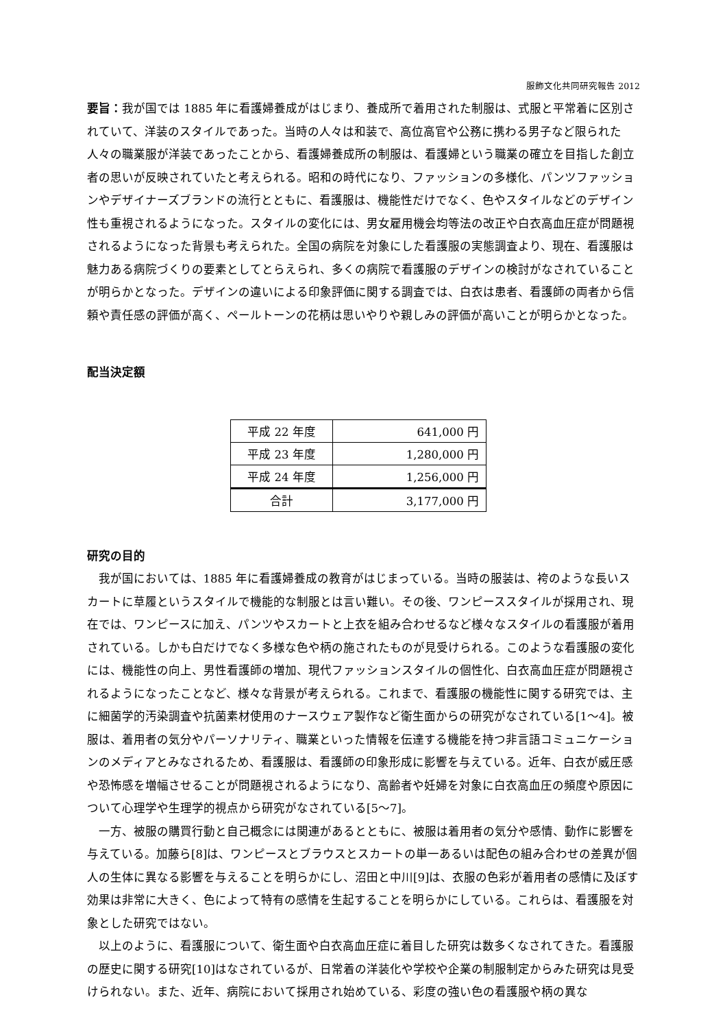服飾文化共同研究報告 2012
要旨：我が国では 1885 年に看護婦養成がはじまり、養成所で着用された制服は、式服と平常着に区別されていて、洋装のスタイルであった。当時の人々は和装で、高位高官や公務に携わる男子など限られた人々の職業服が洋装であったことから、看護婦養成所の制服は、看護婦という職業の確立を目指した創立者の思いが反映されていたと考えられる。昭和の時代になり、ファッションの多様化、パンツファッションやデザイナーズブランドの流行とともに、看護服は、機能性だけでなく、色やスタイルなどのデザイン性も重視されるようになった。スタイルの変化には、男女雇用機会均等法の改正や白衣高血圧症が問題視されるようになった背景も考えられた。全国の病院を対象にした看護服の実態調査より、現在、看護服は魅力ある病院づくりの要素としてとらえられ、多くの病院で看護服のデザインの検討がなされていることが明らかとなった。デザインの違いによる印象評価に関する調査では、白衣は患者、看護師の両者から信頼や責任感の評価が高く、ペールトーンの花柄は思いやりや親しみの評価が高いことが明らかとなった。
配当決定額
| 平成 22 年度 | 641,000 円 |
| 平成 23 年度 | 1,280,000 円 |
| 平成 24 年度 | 1,256,000 円 |
| 合計 | 3,177,000 円 |
研究の目的
我が国においては、1885 年に看護婦養成の教育がはじまっている。当時の服装は、袴のような長いスカートに草履というスタイルで機能的な制服とは言い難い。その後、ワンピーススタイルが採用され、現在では、ワンピースに加え、パンツやスカートと上衣を組み合わせるなど様々なスタイルの看護服が着用されている。しかも白だけでなく多様な色や柄の施されたものが見受けられる。このような看護服の変化には、機能性の向上、男性看護師の増加、現代ファッションスタイルの個性化、白衣高血圧症が問題視されるようになったことなど、様々な背景が考えられる。これまで、看護服の機能性に関する研究では、主に細菌学的汚染調査や抗菌素材使用のナースウェア製作など衛生面からの研究がなされている[1～4]。被服は、着用者の気分やパーソナリティ、職業といった情報を伝達する機能を持つ非言語コミュニケーションのメディアとみなされるため、看護服は、看護師の印象形成に影響を与えている。近年、白衣が威圧感や恐怖感を増幅させることが問題視されるようになり、高齢者や妊婦を対象に白衣高血圧の頻度や原因について心理学や生理学的視点から研究がなされている[5～7]。
一方、被服の購買行動と自己概念には関連があるとともに、被服は着用者の気分や感情、動作に影響を与えている。加藤ら[8]は、ワンピースとブラウスとスカートの単一あるいは配色の組み合わせの差異が個人の生体に異なる影響を与えることを明らかにし、沼田と中川[9]は、衣服の色彩が着用者の感情に及ぼす効果は非常に大きく、色によって特有の感情を生起することを明らかにしている。これらは、看護服を対象とした研究ではない。
以上のように、看護服について、衛生面や白衣高血圧症に着目した研究は数多くなされてきた。看護服の歴史に関する研究[10]はなされているが、日常着の洋装化や学校や企業の制服制定からみた研究は見受けられない。また、近年、病院において採用され始めている、彩度の強い色の看護服や柄の異な